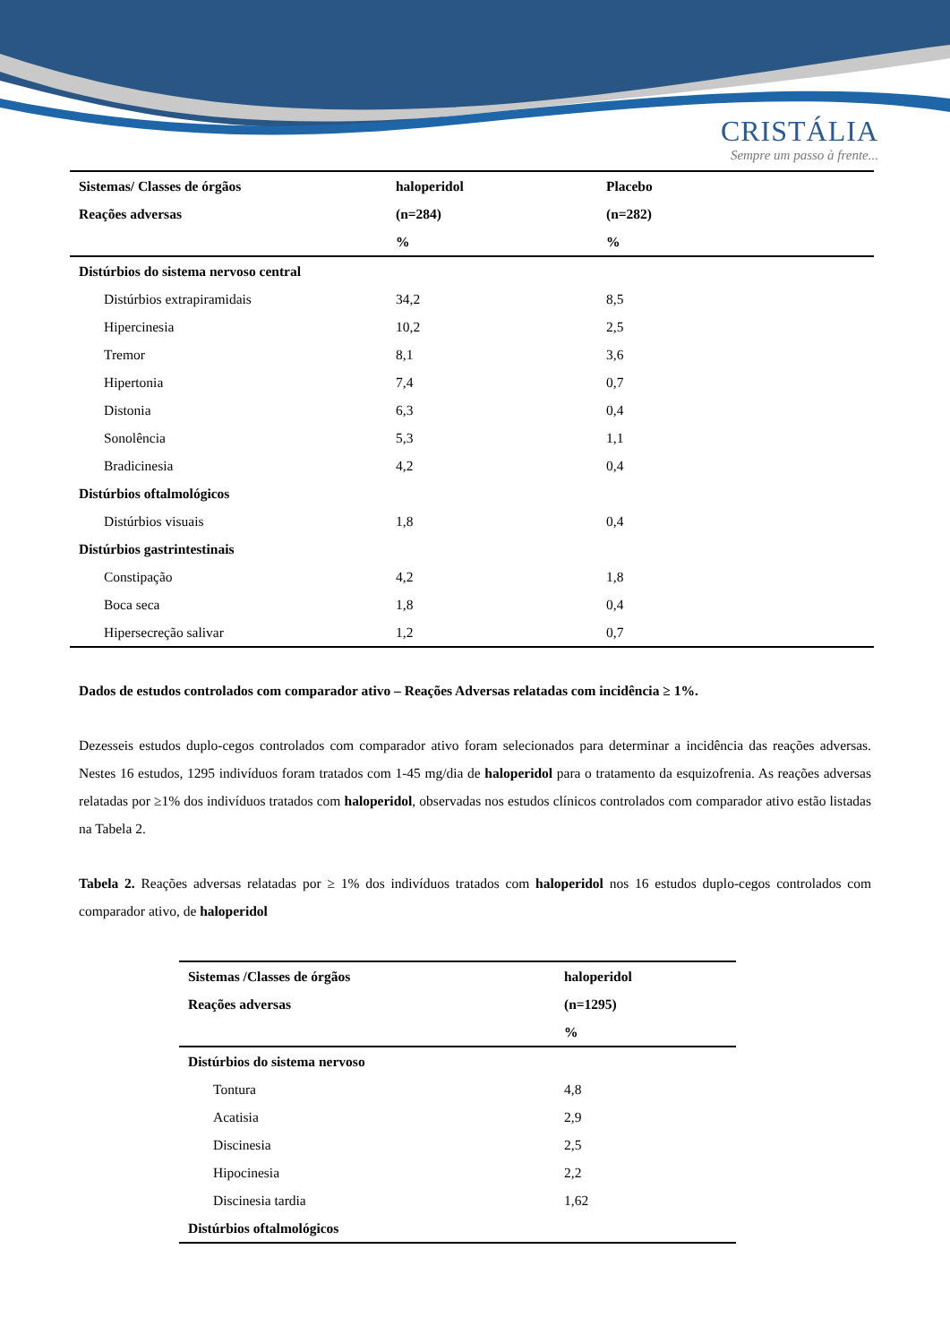CRISTÁLIA
Sempre um passo à frente...
| Sistemas/ Classes de órgãos | haloperidol | Placebo |
| --- | --- | --- |
| Reações adversas | (n=284) | (n=282) |
| | % | % |
| Distúrbios do sistema nervoso central | | |
| Distúrbios extrapiramidais | 34,2 | 8,5 |
| Hipercinesia | 10,2 | 2,5 |
| Tremor | 8,1 | 3,6 |
| Hipertonia | 7,4 | 0,7 |
| Distonia | 6,3 | 0,4 |
| Sonolência | 5,3 | 1,1 |
| Bradicinesia | 4,2 | 0,4 |
| Distúrbios oftalmológicos | | |
| Distúrbios visuais | 1,8 | 0,4 |
| Distúrbios gastrintestinais | | |
| Constipação | 4,2 | 1,8 |
| Boca seca | 1,8 | 0,4 |
| Hipersecreção salivar | 1,2 | 0,7 |
Dados de estudos controlados com comparador ativo – Reações Adversas relatadas com incidência ≥ 1%.
Dezesseis estudos duplo-cegos controlados com comparador ativo foram selecionados para determinar a incidência das reações adversas. Nestes 16 estudos, 1295 indivíduos foram tratados com 1-45 mg/dia de haloperidol para o tratamento da esquizofrenia. As reações adversas relatadas por ≥1% dos indivíduos tratados com haloperidol, observadas nos estudos clínicos controlados com comparador ativo estão listadas na Tabela 2.
Tabela 2. Reações adversas relatadas por ≥ 1% dos indivíduos tratados com haloperidol nos 16 estudos duplo-cegos controlados com comparador ativo, de haloperidol
| Sistemas /Classes de órgãos | haloperidol |
| --- | --- |
| Reações adversas | (n=1295) |
| | % |
| Distúrbios do sistema nervoso | |
| Tontura | 4,8 |
| Acatisia | 2,9 |
| Discinesia | 2,5 |
| Hipocinesia | 2,2 |
| Discinesia tardia | 1,62 |
| Distúrbios oftalmológicos | |